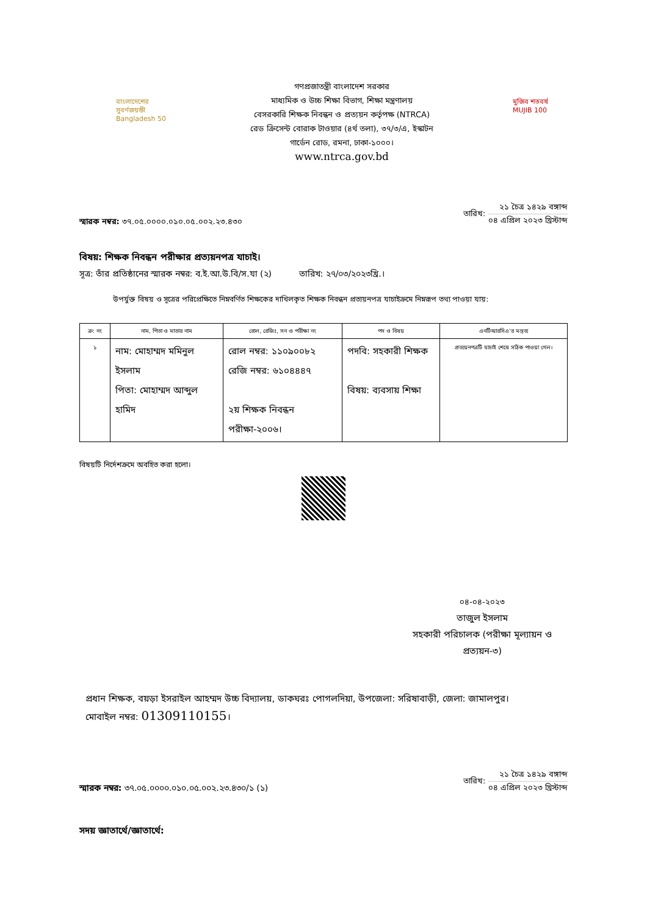বাংলাদেশের সুবর্ণজয়ন্তী Bangladesh 50
গণপ্রজাতন্ত্রী বাংলাদেশ সরকার
মাধ্যমিক ও উচ্চ শিক্ষা বিভাগ, শিক্ষা মন্ত্রণালয়
বেসরকারি শিক্ষক নিবন্ধন ও প্রত্যয়ন কর্তৃপক্ষ (NTRCA)
রেড ক্রিসেন্ট বোরাক টাওয়ার (৪র্থ তলা), ৩৭/৩/এ, ইস্কাটন
গার্ডেন রোড, রমনা, ঢাকা-১০০০।
www.ntrca.gov.bd
মুজিব শতবর্ষ MUJIB 100
স্মারক নম্বর: ৩৭.০৫.০০০০.০১০.০৫.০০২.২৩.৪৩০
তারিখ:
২১ চৈত্র ১৪২৯ বঙ্গাব্দ
০৪ এপ্রিল ২০২৩ খ্রিস্টাব্দ
বিষয়: শিক্ষক নিবন্ধন পরীক্ষার প্রত্যয়নপত্র যাচাই।
সূত্র: তাঁর প্রতিষ্ঠানের স্মারক নম্বর: ব.ই.আ.উ.বি/স.যা (২) তারিখ: ২৭/০৩/২০২৩খ্রি.।
উপর্যুক্ত বিষয় ও সূত্রের পরিপ্রেক্ষিতে নিম্নবর্ণিত শিক্ষকের দাখিলকৃত শিক্ষক নিবন্ধন প্রত্যয়নপত্র যাচাইক্রমে নিম্নরূপ তথ্য পাওয়া যায়:
| ক্র: নং | নাম, পিতা ও মাতার নাম | রোল, রেজিঃ, সন ও পরীক্ষা নং | পদ ও বিষয় | এনটিআরসিএ'র মন্তব্য |
| --- | --- | --- | --- | --- |
| ১ | নাম: মোহাম্মদ মমিনুল ইসলাম পিতা: মোহাম্মদ আব্দুল হামিদ | রোল নম্বর: ১১০৯০০৮২ রেজি নম্বর: ৬১০৪৪৪৭ ২য় শিক্ষক নিবন্ধন পরীক্ষা-২০০৬। | পদবি: সহকারী শিক্ষক বিষয়: ব্যবসায় শিক্ষা | প্রত্যয়নপত্রটি যাচাই শেষে সঠিক পাওয়া গেল। |
বিষয়টি নির্দেশক্রমে অবহিত করা হলো।
০৪-০৪-২০২৩
তাজুল ইসলাম
সহকারী পরিচালক (পরীক্ষা মূল্যায়ন ও প্রত্যয়ন-৩)
প্রধান শিক্ষক, বয়ড়া ইসরাইল আহম্মদ উচ্চ বিদ্যালয়, ডাকঘরঃ পোগলদিয়া, উপজেলা: সরিষাবাড়ী, জেলা: জামালপুর।
মোবাইল নম্বর: 01309110155।
স্মারক নম্বর: ৩৭.০৫.০০০০.০১০.০৫.০০২.২৩.৪৩০/১ (১)
তারিখ:
২১ চৈত্র ১৪২৯ বঙ্গাব্দ
০৪ এপ্রিল ২০২৩ খ্রিস্টাব্দ
সদয় জ্ঞাতার্থে/জ্ঞাতার্থে: